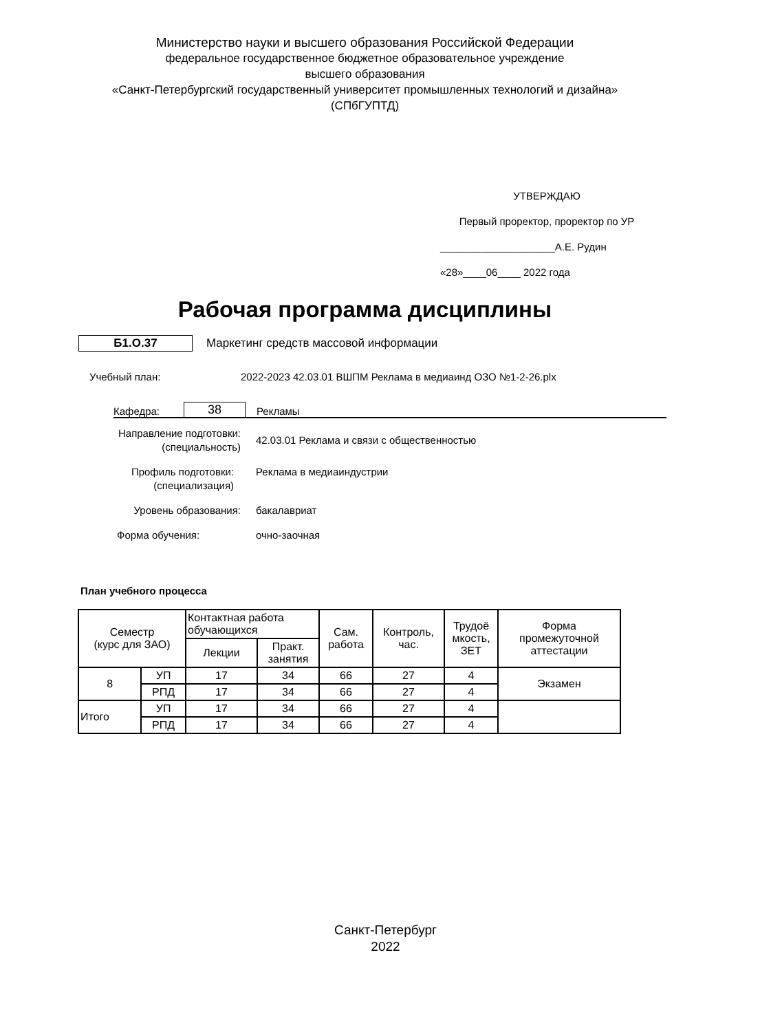Министерство науки и высшего образования Российской Федерации
федеральное государственное бюджетное образовательное учреждение
высшего образования
«Санкт-Петербургский государственный университет промышленных технологий и дизайна»
(СПбГУПТД)
УТВЕРЖДАЮ
Первый проректор, проректор по УР
____________________А.Е. Рудин
«28»____06____ 2022 года
Рабочая программа дисциплины
Б1.О.37
Маркетинг средств массовой информации
Учебный план: 2022-2023 42.03.01 ВШПМ Реклама в медиаинд ОЗО №1-2-26.plx
Кафедра: 38 Рекламы
Направление подготовки:
(специальность)
42.03.01 Реклама и связи с общественностью
Профиль подготовки:
(специализация)
Реклама в медиаиндустрии
Уровень образования:
бакалавриат
Форма обучения:
очно-заочная
План учебного процесса
| Семестр (курс для ЗАО) | | Контактная работа обучающихся | | Сам. работа | Контроль, час. | Трудоё мкость, ЗЕТ | Форма промежуточной аттестации |
| --- | --- | --- | --- | --- | --- | --- | --- |
| | | Лекции | Практ. занятия | | | | |
| 8 | УП | 17 | 34 | 66 | 27 | 4 | Экзамен |
| | РПД | 17 | 34 | 66 | 27 | 4 | |
| Итого | УП | 17 | 34 | 66 | 27 | 4 | |
| | РПД | 17 | 34 | 66 | 27 | 4 | |
Санкт-Петербург
2022